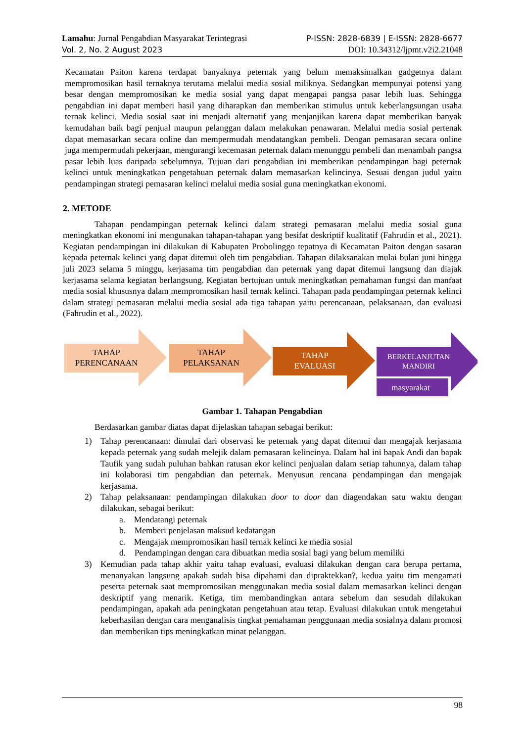Lamahu: Jurnal Pengabdian Masyarakat Terintegrasi P-ISSN: 2828-6839 | E-ISSN: 2828-6677
Vol. 2, No. 2 August 2023 DOI: 10.34312/ljpmt.v2i2.21048
Kecamatan Paiton karena terdapat banyaknya peternak yang belum memaksimalkan gadgetnya dalam mempromosikan hasil ternaknya terutama melalui media sosial miliknya. Sedangkan mempunyai potensi yang besar dengan mempromosikan ke media sosial yang dapat mengapai pangsa pasar lebih luas. Sehingga pengabdian ini dapat memberi hasil yang diharapkan dan memberikan stimulus untuk keberlangsungan usaha ternak kelinci. Media sosial saat ini menjadi alternatif yang menjanjikan karena dapat memberikan banyak kemudahan baik bagi penjual maupun pelanggan dalam melakukan penawaran. Melalui media sosial pertenak dapat memasarkan secara online dan mempermudah mendatangkan pembeli. Dengan pemasaran secara online juga mempermudah pekerjaan, mengurangi kecemasan peternak dalam menunggu pembeli dan menambah pangsa pasar lebih luas daripada sebelumnya. Tujuan dari pengabdian ini memberikan pendampingan bagi peternak kelinci untuk meningkatkan pengetahuan peternak dalam memasarkan kelincinya. Sesuai dengan judul yaitu pendampingan strategi pemasaran kelinci melalui media sosial guna meningkatkan ekonomi.
2. METODE
Tahapan pendampingan peternak kelinci dalam strategi pemasaran melalui media sosial guna meningkatkan ekonomi ini mengunakan tahapan-tahapan yang besifat deskriptif kualitatif (Fahrudin et al., 2021). Kegiatan pendampingan ini dilakukan di Kabupaten Probolinggo tepatnya di Kecamatan Paiton dengan sasaran kepada peternak kelinci yang dapat ditemui oleh tim pengabdian. Tahapan dilaksanakan mulai bulan juni hingga juli 2023 selama 5 minggu, kerjasama tim pengabdian dan peternak yang dapat ditemui langsung dan diajak kerjasama selama kegiatan berlangsung. Kegiatan bertujuan untuk meningkatkan pemahaman fungsi dan manfaat media sosial khususnya dalam mempromosikan hasil ternak kelinci. Tahapan pada pendampingan peternak kelinci dalam strategi pemasaran melalui media sosial ada tiga tahapan yaitu perencanaan, pelaksanaan, dan evaluasi (Fahrudin et al., 2022).
TAHAP
PERENCANAAN
TAHAP
PELAKSANAN
TAHAP
EVALUASI
BERKELANJUTAN
MANDIRI
masyarakat
Gambar 1. Tahapan Pengabdian
Berdasarkan gambar diatas dapat dijelaskan tahapan sebagai berikut:
1) Tahap perencanaan: dimulai dari observasi ke peternak yang dapat ditemui dan mengajak kerjasama kepada peternak yang sudah melejik dalam pemasaran kelincinya. Dalam hal ini bapak Andi dan bapak Taufik yang sudah puluhan bahkan ratusan ekor kelinci penjualan dalam setiap tahunnya, dalam tahap ini kolaborasi tim pengabdian dan peternak. Menyusun rencana pendampingan dan mengajak kerjasama.
2) Tahap pelaksanaan: pendampingan dilakukan door to door dan diagendakan satu waktu dengan dilakukan, sebagai berikut:
a. Mendatangi peternak
b. Memberi penjelasan maksud kedatangan
c. Mengajak mempromosikan hasil ternak kelinci ke media sosial
d. Pendampingan dengan cara dibuatkan media sosial bagi yang belum memiliki
3) Kemudian pada tahap akhir yaitu tahap evaluasi, evaluasi dilakukan dengan cara berupa pertama, menanyakan langsung apakah sudah bisa dipahami dan dipraktekkan?, kedua yaitu tim mengamati peserta peternak saat mempromosikan menggunakan media sosial dalam memasarkan kelinci dengan deskriptif yang menarik. Ketiga, tim membandingkan antara sebelum dan sesudah dilakukan pendampingan, apakah ada peningkatan pengetahuan atau tetap. Evaluasi dilakukan untuk mengetahui keberhasilan dengan cara menganalisis tingkat pemahaman penggunaan media sosialnya dalam promosi dan memberikan tips meningkatkan minat pelanggan.
98